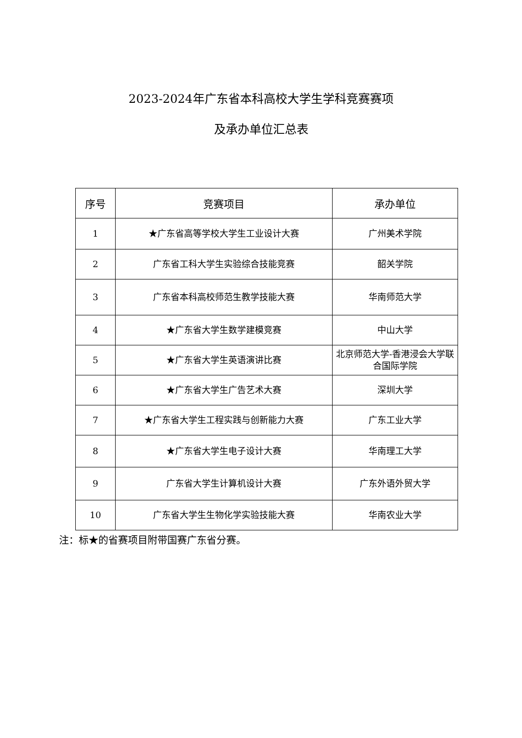2023-2024年广东省本科高校大学生学科竞赛赛项
及承办单位汇总表
| 序号 | 竞赛项目 | 承办单位 |
| --- | --- | --- |
| 1 | ★广东省高等学校大学生工业设计大赛 | 广州美术学院 |
| 2 | 广东省工科大学生实验综合技能竞赛 | 韶关学院 |
| 3 | 广东省本科高校师范生教学技能大赛 | 华南师范大学 |
| 4 | ★广东省大学生数学建模竞赛 | 中山大学 |
| 5 | ★广东省大学生英语演讲比赛 | 北京师范大学-香港浸会大学联合国际学院 |
| 6 | ★广东省大学生广告艺术大赛 | 深圳大学 |
| 7 | ★广东省大学生工程实践与创新能力大赛 | 广东工业大学 |
| 8 | ★广东省大学生电子设计大赛 | 华南理工大学 |
| 9 | 广东省大学生计算机设计大赛 | 广东外语外贸大学 |
| 10 | 广东省大学生生物化学实验技能大赛 | 华南农业大学 |
注：标★的省赛项目附带国赛广东省分赛。